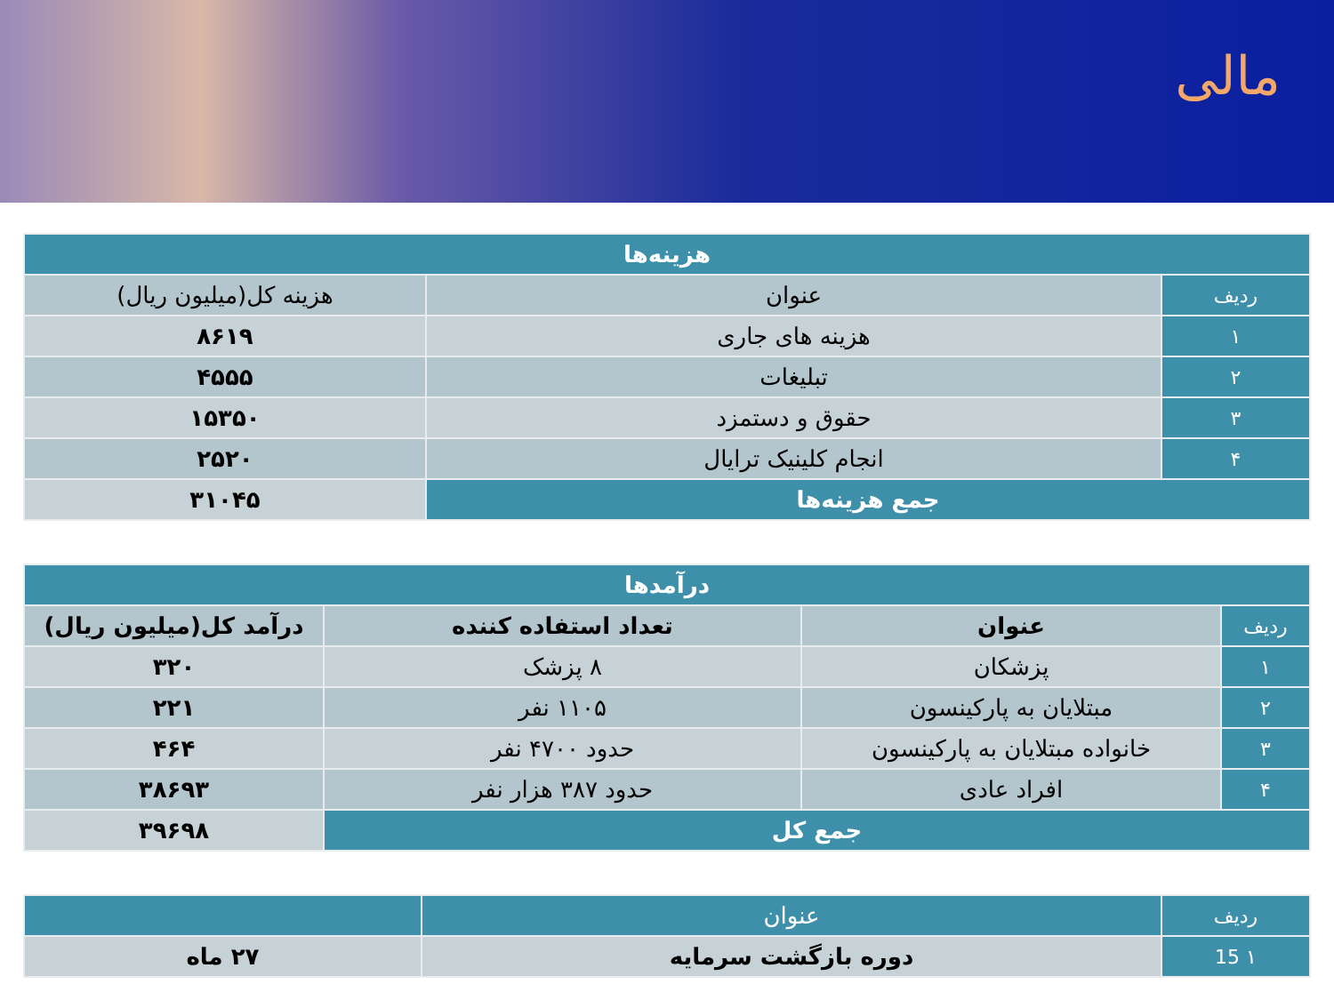مالی
| هزینه‌ها | | |
| --- | --- | --- |
| ردیف | عنوان | هزینه کل(میلیون ریال) |
| ۱ | هزینه های جاری | ۸۶۱۹ |
| ۲ | تبلیغات | ۴۵۵۵ |
| ۳ | حقوق و دستمزد | ۱۵۳۵۰ |
| ۴ | انجام کلینیک ترایال | ۲۵۲۰ |
| جمع هزینه‌ها | | ۳۱۰۴۵ |
| درآمدها | | | |
| --- | --- | --- | --- |
| ردیف | عنوان | تعداد استفاده کننده | درآمد کل(میلیون ریال) |
| ۱ | پزشکان | ۸ پزشک | ۳۲۰ |
| ۲ | مبتلایان به پارکینسون | ۱۱۰۵ نفر | ۲۲۱ |
| ۳ | خانواده مبتلایان به پارکینسون | حدود ۴۷۰۰ نفر | ۴۶۴ |
| ۴ | افراد عادی | حدود ۳۸۷ هزار نفر | ۳۸۶۹۳ |
| جمع کل | | | ۳۹۶۹۸ |
| ردیف | عنوان | |
| ۱ 15 | دوره بازگشت سرمایه | ۲۷ ماه |